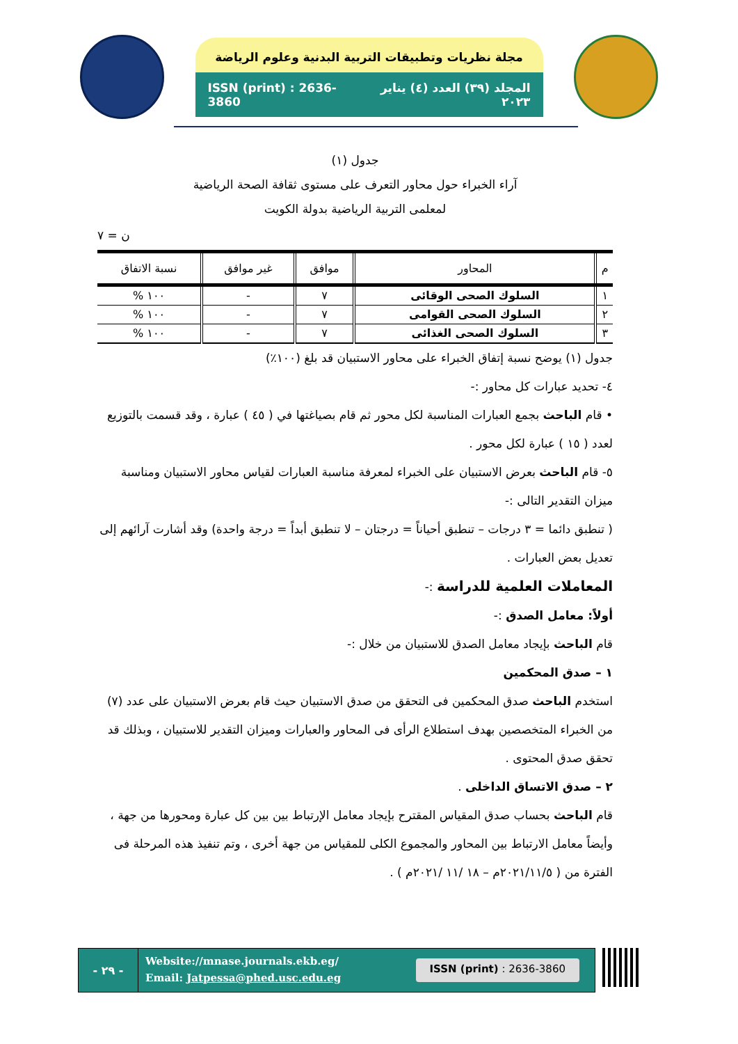مجلة نظريات وتطبيقات التربية البدنية وعلوم الرياضة
ISSN (print) : 2636-3860 المجلد (٣٩) العدد (٤) يناير ٢٠٢٣
جدول (١)
آراء الخبراء حول محاور التعرف على مستوى ثقافة الصحة الرياضية
لمعلمى التربية الرياضية بدولة الكويت
ن = ٧
| م | المحاور | موافق | غير موافق | نسبة الاتفاق |
| --- | --- | --- | --- | --- |
| ١ | السلوك الصحى الوقائى | ٧ | - | ١٠٠ % |
| ٢ | السلوك الصحى القوامى | ٧ | - | ١٠٠ % |
| ٣ | السلوك الصحى الغذائى | ٧ | - | ١٠٠ % |
جدول (١) يوضح نسبة إتفاق الخبراء على محاور الاستبيان قد بلغ (١٠٠٪)
٤- تحديد عبارات كل محاور :-
• قام الباحث بجمع العبارات المناسبة لكل محور ثم قام بصياغتها في ( ٤٥ ) عبارة ، وقد قسمت بالتوزيع لعدد ( ١٥ ) عبارة لكل محور .
٥- قام الباحث بعرض الاستبيان على الخبراء لمعرفة مناسبة العبارات لقياس محاور الاستبيان ومناسبة ميزان التقدير التالى :-
( تنطبق دائما = ٣ درجات – تنطبق أحياناً = درجتان – لا تنطبق أبداً = درجة واحدة) وقد أشارت آرائهم إلى تعديل بعض العبارات .
المعاملات العلمية للدراسة :-
أولاً: معامل الصدق :-
قام الباحث بإيجاد معامل الصدق للاستبيان من خلال :-
١ – صدق المحكمين
استخدم الباحث صدق المحكمين فى التحقق من صدق الاستبيان حيث قام بعرض الاستبيان على عدد (٧) من الخبراء المتخصصين بهدف استطلاع الرأى فى المحاور والعبارات وميزان التقدير للاستبيان ، وبذلك قد تحقق صدق المحتوى .
٢ – صدق الاتساق الداخلى .
قام الباحث بحساب صدق المقياس المقترح بإيجاد معامل الإرتباط بين بين كل عبارة ومحورها من جهة ، وأيضاً معامل الارتباط بين المحاور والمجموع الكلى للمقياس من جهة أخرى ، وتم تنفيذ هذه المرحلة فى الفترة من ( ٢٠٢١/١١/٥م – ١٨ /١١ /٢٠٢١م ) .
- ٢٩ -
Website://mnase.journals.ekb.eg/
Email: Jatpessa@phed.usc.edu.eg
ISSN (print) : 2636-3860